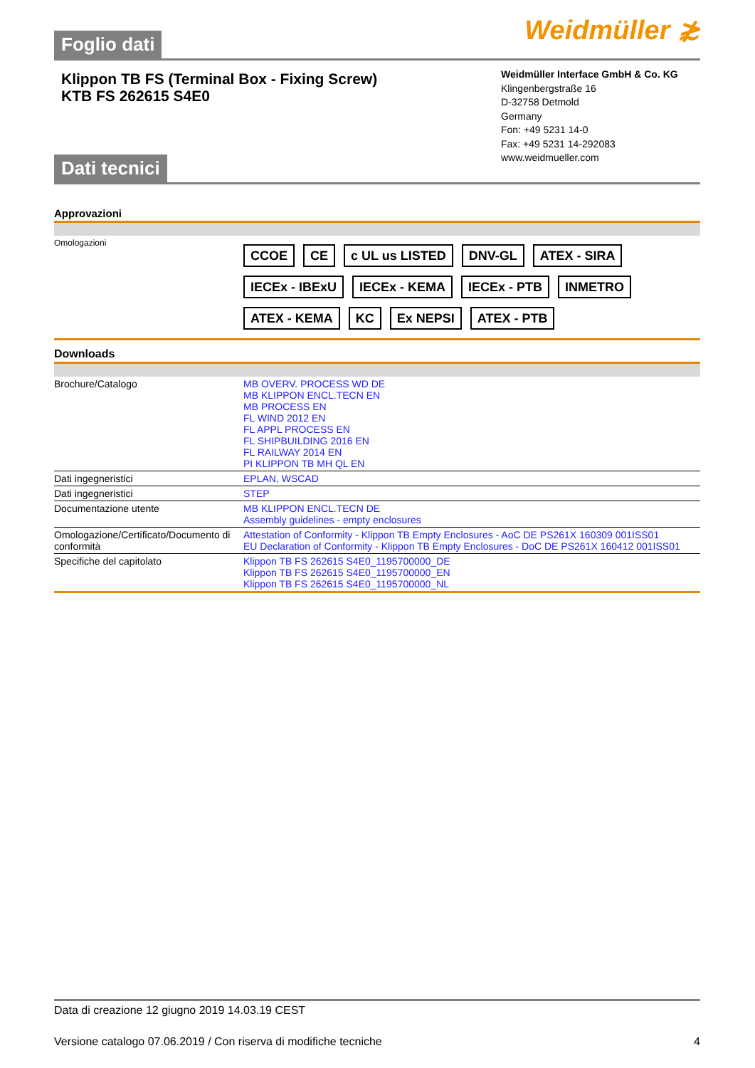Foglio dati
Weidmüller ≵
Klippon TB FS (Terminal Box - Fixing Screw)
KTB FS 262615 S4E0
Dati tecnici
Weidmüller Interface GmbH & Co. KG
Klingenbergstraße 16
D-32758 Detmold
Germany
Fon: +49 5231 14-0
Fax: +49 5231 14-292083
www.weidmueller.com
Approvazioni
| Omologazioni | CCOE CE c UL us LISTED DNV-GL ATEX - SIRA IECEx - IBExU IECEx - KEMA IECEx - PTB INMETRO ATEX - KEMA KC Ex NEPSI ATEX - PTB |
Downloads
| Brochure/Catalogo | MB OVERV. PROCESS WD DE MB KLIPPON ENCL.TECN EN MB PROCESS EN FL WIND 2012 EN FL APPL PROCESS EN FL SHIPBUILDING 2016 EN FL RAILWAY 2014 EN PI KLIPPON TB MH QL EN |
| Dati ingegneristici | EPLAN, WSCAD |
| Dati ingegneristici | STEP |
| Documentazione utente | MB KLIPPON ENCL.TECN DE Assembly guidelines - empty enclosures |
| Omologazione/Certificato/Documento di conformità | Attestation of Conformity - Klippon TB Empty Enclosures - AoC DE PS261X 160309 001ISS01 EU Declaration of Conformity - Klippon TB Empty Enclosures - DoC DE PS261X 160412 001ISS01 |
| Specifiche del capitolato | Klippon TB FS 262615 S4E0_1195700000_DE Klippon TB FS 262615 S4E0_1195700000_EN Klippon TB FS 262615 S4E0_1195700000_NL |
Data di creazione 12 giugno 2019 14.03.19 CEST
Versione catalogo 07.06.2019 / Con riserva di modifiche tecniche 4